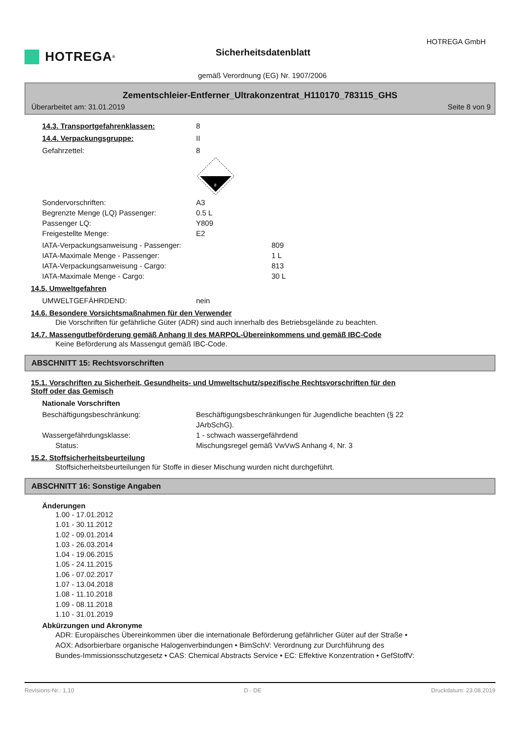HOTREGA GmbH
HOTREGA<sup>®</sup> Sicherheitsdatenblatt
gemäß Verordnung (EG) Nr. 1907/2006
Zementschleier-Entferner_Ultrakonzentrat_H110170_783115_GHS
Überarbeitet am: 31.01.2019 Seite 8 von 9
14.3. Transportgefahrenklassen: 8
14.4. Verpackungsgruppe: II
Gefahrzettel: 8
8
Sondervorschriften: A3
Begrenzte Menge (LQ) Passenger: 0.5 L
Passenger LQ: Y809
Freigestellte Menge: E2
IATA-Verpackungsanweisung - Passenger: 809
IATA-Maximale Menge - Passenger: 1 L
IATA-Verpackungsanweisung - Cargo: 813
IATA-Maximale Menge - Cargo: 30 L
14.5. Umweltgefahren
UMWELTGEFÄHRDEND: nein
14.6. Besondere Vorsichtsmaßnahmen für den Verwender
Die Vorschriften für gefährliche Güter (ADR) sind auch innerhalb des Betriebsgelände zu beachten.
14.7. Massengutbeförderung gemäß Anhang II des MARPOL-Übereinkommens und gemäß IBC-Code
Keine Beförderung als Massengut gemäß IBC-Code.
ABSCHNITT 15: Rechtsvorschriften
15.1. Vorschriften zu Sicherheit, Gesundheits- und Umweltschutz/spezifische Rechtsvorschriften für den
Stoff oder das Gemisch
Nationale Vorschriften
Beschäftigungsbeschränkung: Beschäftigungsbeschränkungen für Jugendliche beachten (§ 22
JArbSchG).
Wassergefährdungsklasse: 1 - schwach wassergefährdend
Status: Mischungsregel gemäß VwVwS Anhang 4, Nr. 3
15.2. Stoffsicherheitsbeurteilung
Stoffsicherheitsbeurteilungen für Stoffe in dieser Mischung wurden nicht durchgeführt.
ABSCHNITT 16: Sonstige Angaben
Änderungen
1.00 - 17.01.2012
1.01 - 30.11.2012
1.02 - 09.01.2014
1.03 - 26.03.2014
1.04 - 19.06.2015
1.05 - 24.11.2015
1.06 - 07.02.2017
1.07 - 13.04.2018
1.08 - 11.10.2018
1.09 - 08.11.2018
1.10 - 31.01.2019
Abkürzungen und Akronyme
ADR: Europäisches Übereinkommen über die internationale Beförderung gefährlicher Güter auf der Straße •
AOX: Adsorbierbare organische Halogenverbindungen • BimSchV: Verordnung zur Durchführung des
Bundes-Immissionsschutzgesetz • CAS: Chemical Abstracts Service • EC: Effektive Konzentration • GefStoffV:
Revisions-Nr.: 1,10 D - DE Druckdatum: 23.08.2019